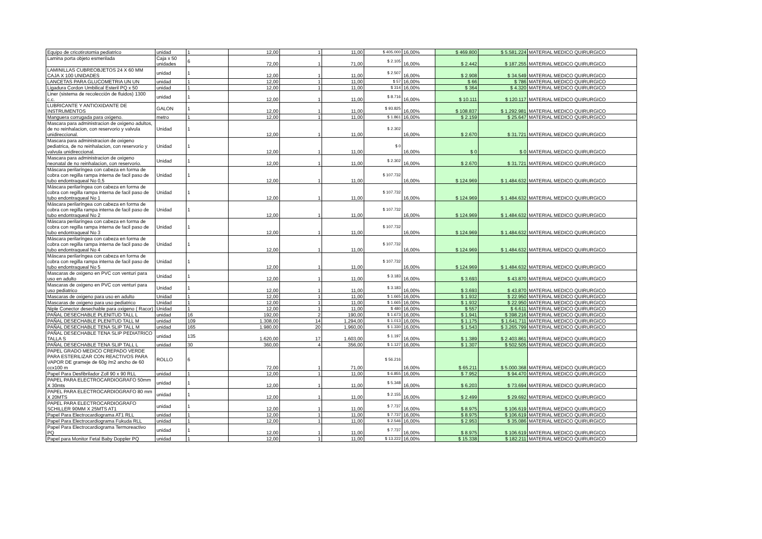| Equipo de cricotirotomia pediatrico | unidad | 1 | 12,00 | 1 | 11,00 | $ 405.000 | 16,00% | $ 469.800 | $ 5.581.224 | MATERIAL MEDICO QUIRURGICO |
| Lamina porta objeto esmerilada | Caja x 50 unidades | 6 | 72,00 | 1 | 71,00 | $ 2.105 | 16,00% | $ 2.442 | $ 187.255 | MATERIAL MEDICO QUIRURGICO |
| LAMINILLAS CUBREOBJETOS 24 X 60 MM CAJA X 100 UNIDADES | unidad | 1 | 12,00 | 1 | 11,00 | $ 2.507 | 16,00% | $ 2.908 | $ 34.549 | MATERIAL MEDICO QUIRURGICO |
| LANCETAS PARA GLUCOMETRIA UN UN | unidad | 1 | 12,00 | 1 | 11,00 | $ 57 | 16,00% | $ 66 | $ 786 | MATERIAL MEDICO QUIRURGICO |
| Ligadura Cordon Umbilical Esteril PQ x 50 | unidad | 1 | 12,00 | 1 | 11,00 | $ 314 | 16,00% | $ 364 | $ 4.320 | MATERIAL MEDICO QUIRURGICO |
| Liner (sistema de recolección de fluidos) 1300 c.c. | unidad | 1 | 12,00 | 1 | 11,00 | $ 8.716 | 16,00% | $ 10.111 | $ 120.117 | MATERIAL MEDICO QUIRURGICO |
| LUBRICANTE Y ANTIOXIDANTE DE INSTRUMENTOS | GALON | 1 | 12,00 | 1 | 11,00 | $ 93.825 | 16,00% | $ 108.837 | $ 1.292.981 | MATERIAL MEDICO QUIRURGICO |
| Manguera corrugada para oxigeno. | metro | 1 | 12,00 | 1 | 11,00 | $ 1.861 | 16,00% | $ 2.159 | $ 25.647 | MATERIAL MEDICO QUIRURGICO |
| Mascara para administracion de oxigeno adultos, de no reinhalacion, con reservorio y valvula unidireccional. | Unidad | 1 | 12,00 | 1 | 11,00 | $ 2.302 | 16,00% | $ 2.670 | $ 31.721 | MATERIAL MEDICO QUIRURGICO |
| Mascara para administracion de oxigeno pediatrica, de no reinhalacion, con reservorio y valvula unidireccional. | Unidad | 1 | 12,00 | 1 | 11,00 | $ 0 | 16,00% | $ 0 | $ 0 | MATERIAL MEDICO QUIRURGICO |
| Mascara para administracion de oxigeno neonatal de no reinhalacion, con reservorio. | Unidad | 1 | 12,00 | 1 | 11,00 | $ 2.302 | 16,00% | $ 2.670 | $ 31.721 | MATERIAL MEDICO QUIRURGICO |
| Máscara perilaríngea con cabeza en forma de cobra con regilla rampa interna de facil paso de tubo endontraqueal No 0,5 | Unidad | 1 | 12,00 | 1 | 11,00 | $ 107.732 | 16,00% | $ 124.969 | $ 1.484.632 | MATERIAL MEDICO QUIRURGICO |
| Máscara perilaríngea con cabeza en forma de cobra con regilla rampa interna de facil paso de tubo endontraqueal No 1 | Unidad | 1 | 12,00 | 1 | 11,00 | $ 107.732 | 16,00% | $ 124.969 | $ 1.484.632 | MATERIAL MEDICO QUIRURGICO |
| Máscara perilaríngea con cabeza en forma de cobra con regilla rampa interna de facil paso de tubo endontraqueal No 2 | Unidad | 1 | 12,00 | 1 | 11,00 | $ 107.732 | 16,00% | $ 124.969 | $ 1.484.632 | MATERIAL MEDICO QUIRURGICO |
| Máscara perilaríngea con cabeza en forma de cobra con regilla rampa interna de facil paso de tubo endontraqueal No 3 | Unidad | 1 | 12,00 | 1 | 11,00 | $ 107.732 | 16,00% | $ 124.969 | $ 1.484.632 | MATERIAL MEDICO QUIRURGICO |
| Máscara perilaríngea con cabeza en forma de cobra con regilla rampa interna de facil paso de tubo endontraqueal No 4 | Unidad | 1 | 12,00 | 1 | 11,00 | $ 107.732 | 16,00% | $ 124.969 | $ 1.484.632 | MATERIAL MEDICO QUIRURGICO |
| Máscara perilaríngea con cabeza en forma de cobra con regilla rampa interna de facil paso de tubo endontraqueal No 5 | Unidad | 1 | 12,00 | 1 | 11,00 | $ 107.732 | 16,00% | $ 124.969 | $ 1.484.632 | MATERIAL MEDICO QUIRURGICO |
| Mascaras de oxigeno en PVC con venturi para uso en adulto | Unidad | 1 | 12,00 | 1 | 11,00 | $ 3.183 | 16,00% | $ 3.693 | $ 43.870 | MATERIAL MEDICO QUIRURGICO |
| Mascaras de oxigeno en PVC con venturi para uso pediatrico | Unidad | 1 | 12,00 | 1 | 11,00 | $ 3.183 | 16,00% | $ 3.693 | $ 43.870 | MATERIAL MEDICO QUIRURGICO |
| Mascaras de oxigeno para uso en adulto | Unidad | 1 | 12,00 | 1 | 11,00 | $ 1.665 | 16,00% | $ 1.932 | $ 22.950 | MATERIAL MEDICO QUIRURGICO |
| Mascaras de oxigeno para uso pediatrico | Unidad | 1 | 12,00 | 1 | 11,00 | $ 1.665 | 16,00% | $ 1.932 | $ 22.950 | MATERIAL MEDICO QUIRURGICO |
| Niple Conector desechable para oxigeno ( Racor) | Unidad | 1 | 12,00 | 1 | 11,00 | $ 480 | 16,00% | $ 557 | $ 6.611 | MATERIAL MEDICO QUIRURGICO |
| PAÑAL DESECHABLE PLENITUD TALL L | unidad | 16 | 192,00 | 2 | 190,00 | $ 1.673 | 16,00% | $ 1.941 | $ 398.216 | MATERIAL MEDICO QUIRURGICO |
| PAÑAL DESECHABLE PLENITUD TALL M | unidad | 109 | 1.308,00 | 14 | 1.294,00 | $ 1.013 | 16,00% | $ 1.175 | $ 1.641.711 | MATERIAL MEDICO QUIRURGICO |
| PAÑAL DESECHABLE TENA SLIP TALL M | unidad | 165 | 1.980,00 | 20 | 1.960,00 | $ 1.330 | 16,00% | $ 1.543 | $ 3.265.799 | MATERIAL MEDICO QUIRURGICO |
| PAÑAL DESECHABLE TENA SLIP PEDIATRICO TALLA S | unidad | 135 | 1.620,00 | 17 | 1.603,00 | $ 1.197 | 16,00% | $ 1.389 | $ 2.403.861 | MATERIAL MEDICO QUIRURGICO |
| PAÑAL DESECHABLE TENA SLIP TALL L | unidad | 30 | 360,00 | 4 | 356,00 | $ 1.127 | 16,00% | $ 1.307 | $ 502.505 | MATERIAL MEDICO QUIRURGICO |
| PAPEL GRADO MEDICO CREPADO VERDE PARA ESTERILIZAR CON REACTIVOS PARA VAPOR DE grameje de 60g /m2 ancho de 60 ccx100 m | ROLLO | 6 | 72,00 | 1 | 71,00 | $ 56.216 | 16,00% | $ 65.211 | $ 5.000.368 | MATERIAL MEDICO QUIRURGICO |
| Papel Para Desfibrilador Zoll 90 x 90 RLL | unidad | 1 | 12,00 | 1 | 11,00 | $ 6.855 | 16,00% | $ 7.952 | $ 94.470 | MATERIAL MEDICO QUIRURGICO |
| PAPEL PARA ELECTROCARDIOGRAFO 50mm X 30mts | unidad | 1 | 12,00 | 1 | 11,00 | $ 5.348 | 16,00% | $ 6.203 | $ 73.694 | MATERIAL MEDICO QUIRURGICO |
| PAPEL PARA ELECTROCARDIOGRAFO 80 mm X 20MTS | unidad | 1 | 12,00 | 1 | 11,00 | $ 2.155 | 16,00% | $ 2.499 | $ 29.692 | MATERIAL MEDICO QUIRURGICO |
| PAPEL PARA ELECTROCARDIOGRAFO SCHILLER 90MM X 25MTS AT1 | unidad | 1 | 12,00 | 1 | 11,00 | $ 7.737 | 16,00% | $ 8.975 | $ 106.619 | MATERIAL MEDICO QUIRURGICO |
| Papel Para Electrocardiograma AT1 RLL | unidad | 1 | 12,00 | 1 | 11,00 | $ 7.737 | 16,00% | $ 8.975 | $ 106.619 | MATERIAL MEDICO QUIRURGICO |
| Papel Para Electrocardiograma Fukuda RLL | unidad | 1 | 12,00 | 1 | 11,00 | $ 2.546 | 16,00% | $ 2.953 | $ 35.086 | MATERIAL MEDICO QUIRURGICO |
| Papel Para Electrocardiograma Termoreactivo PQ | unidad | 1 | 12,00 | 1 | 11,00 | $ 7.737 | 16,00% | $ 8.975 | $ 106.619 | MATERIAL MEDICO QUIRURGICO |
| Papel para Monitor Fetal Baby Doppler PQ | unidad | 1 | 12,00 | 1 | 11,00 | $ 13.222 | 16,00% | $ 15.338 | $ 182.211 | MATERIAL MEDICO QUIRURGICO |